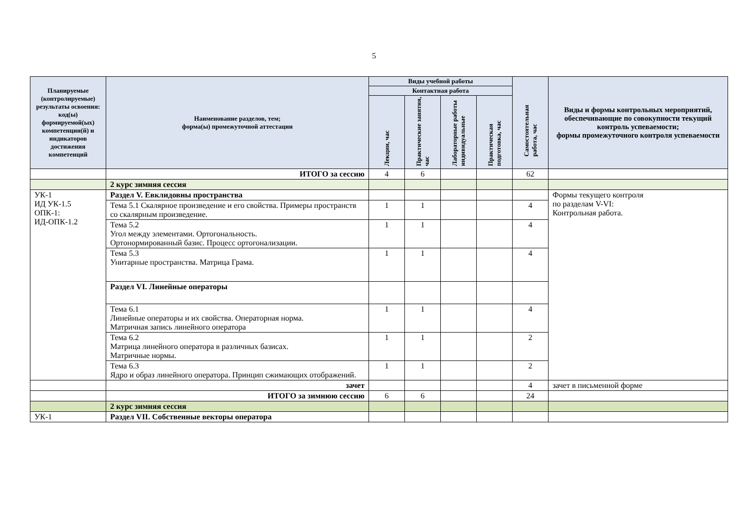5
| Планируемые (контролируемые) результаты освоения: код(ы) формируемой(ых) компетенции(й) и индикаторов достижения компетенций | Наименование разделов, тем; форма(ы) промежуточной аттестации | Виды учебной работы | | | | Самостоятельная работа, час | Виды и формы контрольных мероприятий, обеспечивающие по совокупности текущий контроль успеваемости; формы промежуточного контроля успеваемости |
| --- | --- | --- | --- | --- | --- | --- | --- |
| | | Контактная работа | | | | | |
| | | Лекции, час | Практические занятия, час | Лабораторные работы индивидуальные | Практическая подготовка, час | | |
| | ИТОГО за сессию | 4 | 6 | | | 62 | |
| | 2 курс зимняя сессия | | | | | | |
| УК-1 ИД УК-1.5 ОПК-1: ИД-ОПК-1.2 | Раздел V. Евклидовны пространства | | | | | | Формы текущего контроля по разделам V-VI: Контрольная работа. |
| | Тема 5.1 Скалярное произведение и его свойства. Примеры пространств со скалярным произведение. | 1 | 1 | | | 4 | |
| | Тема 5.2 Угол между элементами. Ортогональность. Ортонормированный базис. Процесс ортогонализации. | 1 | 1 | | | 4 | |
| | Тема 5.3 Унитарные пространства. Матрица Грама. | 1 | 1 | | | 4 | |
| | Раздел VI. Линейные операторы | | | | | | |
| | Тема 6.1 Линейные операторы и их свойства. Операторная норма. Матричная запись линейного оператора | 1 | 1 | | | 4 | |
| | Тема 6.2 Матрица линейного оператора в различных базисах. Матричные нормы. | 1 | 1 | | | 2 | |
| | Тема 6.3 Ядро и образ линейного оператора. Принцип сжимающих отображений. | 1 | 1 | | | 2 | |
| | зачет | | | | | 4 | зачет в письменной форме |
| | ИТОГО за зимнюю сессию | 6 | 6 | | | 24 | |
| | 2 курс зимняя сессия | | | | | | |
| УК-1 | Раздел VII. Собственные векторы оператора | | | | | | |